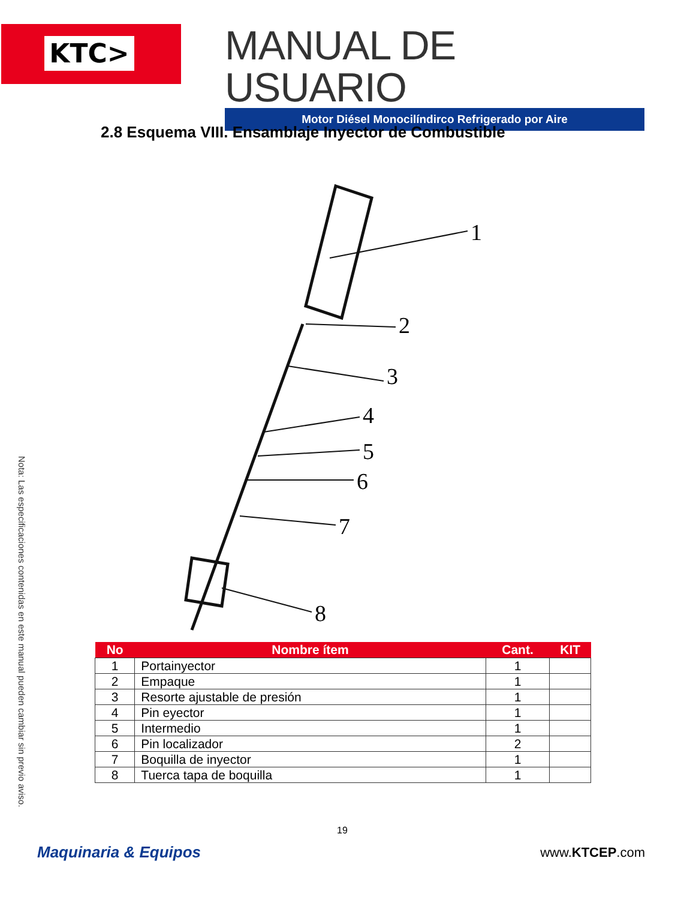KTC>
MANUAL DE USUARIO
Motor Diésel Monocilíndirco Refrigerado por Aire
2.8 Esquema VIII. Ensamblaje Inyector de Combustible
1
2
3
4
5
6
7
8
| No | Nombre ítem | Cant. | KIT |
| --- | --- | --- | --- |
| 1 | Portainyector | 1 | |
| 2 | Empaque | 1 | |
| 3 | Resorte ajustable de presión | 1 | |
| 4 | Pin eyector | 1 | |
| 5 | Intermedio | 1 | |
| 6 | Pin localizador | 2 | |
| 7 | Boquilla de inyector | 1 | |
| 8 | Tuerca tapa de boquilla | 1 | |
Nota: Las especificaciones contenidas en este manual pueden cambiar sin previo aviso.
19
Maquinaria & Equipos www.KTCEP.com